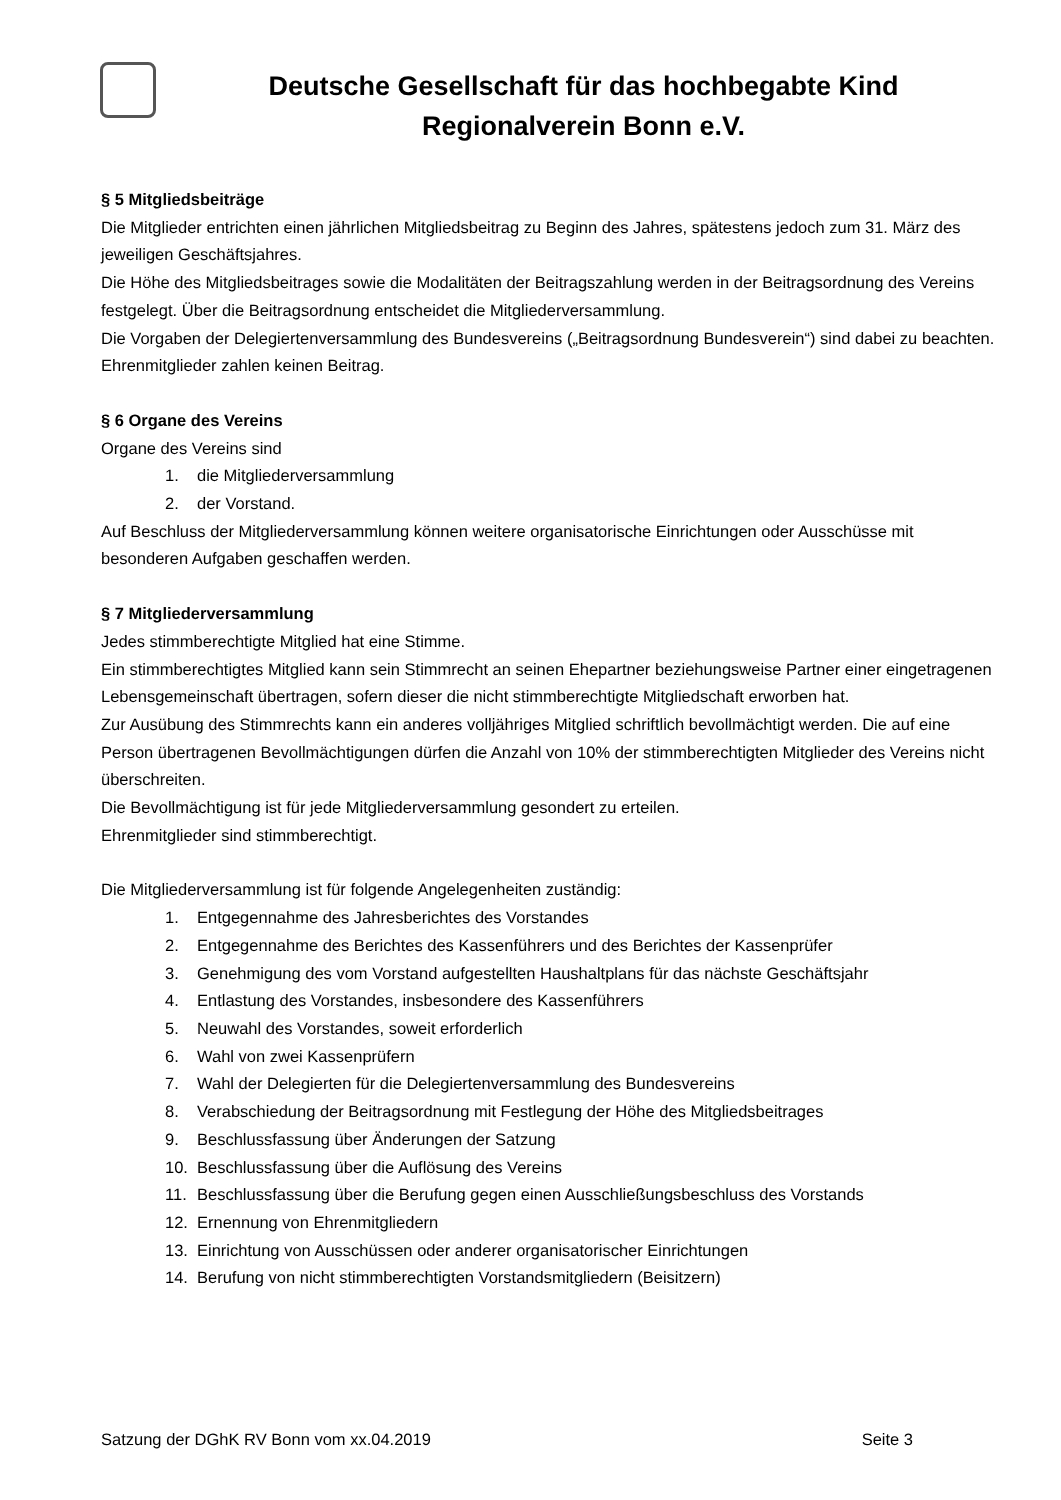Deutsche Gesellschaft für das hochbegabte Kind
Regionalverein Bonn e.V.
§ 5 Mitgliedsbeiträge
Die Mitglieder entrichten einen jährlichen Mitgliedsbeitrag zu Beginn des Jahres, spätestens jedoch zum 31. März des jeweiligen Geschäftsjahres.
Die Höhe des Mitgliedsbeitrages sowie die Modalitäten der Beitragszahlung werden in der Beitragsordnung des Vereins festgelegt. Über die Beitragsordnung entscheidet die Mitgliederversammlung.
Die Vorgaben der Delegiertenversammlung des Bundesvereins („Beitragsordnung Bundesverein“) sind dabei zu beachten.
Ehrenmitglieder zahlen keinen Beitrag.
§ 6 Organe des Vereins
Organe des Vereins sind
1. die Mitgliederversammlung
2. der Vorstand.
Auf Beschluss der Mitgliederversammlung können weitere organisatorische Einrichtungen oder Ausschüsse mit besonderen Aufgaben geschaffen werden.
§ 7 Mitgliederversammlung
Jedes stimmberechtigte Mitglied hat eine Stimme.
Ein stimmberechtigtes Mitglied kann sein Stimmrecht an seinen Ehepartner beziehungsweise Partner einer eingetragenen Lebensgemeinschaft übertragen, sofern dieser die nicht stimmberechtigte Mitgliedschaft erworben hat.
Zur Ausübung des Stimmrechts kann ein anderes volljähriges Mitglied schriftlich bevollmächtigt werden. Die auf eine Person übertragenen Bevollmächtigungen dürfen die Anzahl von 10% der stimmberechtigten Mitglieder des Vereins nicht überschreiten.
Die Bevollmächtigung ist für jede Mitgliederversammlung gesondert zu erteilen.
Ehrenmitglieder sind stimmberechtigt.
Die Mitgliederversammlung ist für folgende Angelegenheiten zuständig:
1. Entgegennahme des Jahresberichtes des Vorstandes
2. Entgegennahme des Berichtes des Kassenführers und des Berichtes der Kassenprüfer
3. Genehmigung des vom Vorstand aufgestellten Haushaltplans für das nächste Geschäftsjahr
4. Entlastung des Vorstandes, insbesondere des Kassenführers
5. Neuwahl des Vorstandes, soweit erforderlich
6. Wahl von zwei Kassenprüfern
7. Wahl der Delegierten für die Delegiertenversammlung des Bundesvereins
8. Verabschiedung der Beitragsordnung mit Festlegung der Höhe des Mitgliedsbeitrages
9. Beschlussfassung über Änderungen der Satzung
10. Beschlussfassung über die Auflösung des Vereins
11. Beschlussfassung über die Berufung gegen einen Ausschließungsbeschluss des Vorstands
12. Ernennung von Ehrenmitgliedern
13. Einrichtung von Ausschüssen oder anderer organisatorischer Einrichtungen
14. Berufung von nicht stimmberechtigten Vorstandsmitgliedern (Beisitzern)
Satzung der DGhK RV Bonn vom xx.04.2019 Seite 3